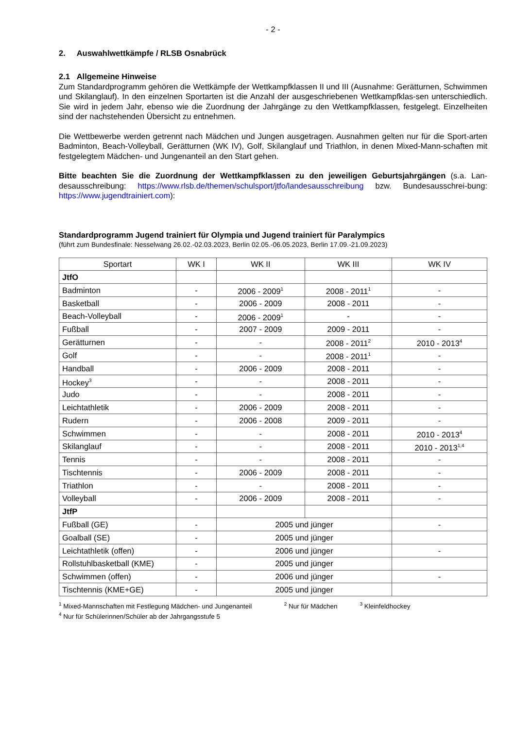- 2 -
2. Auswahlwettkämpfe / RLSB Osnabrück
2.1 Allgemeine Hinweise
Zum Standardprogramm gehören die Wettkämpfe der Wettkampfklassen II und III (Ausnahme: Gerätturnen, Schwimmen und Skilanglauf). In den einzelnen Sportarten ist die Anzahl der ausgeschriebenen Wettkampfklas-sen unterschiedlich. Sie wird in jedem Jahr, ebenso wie die Zuordnung der Jahrgänge zu den Wettkampfklassen, festgelegt. Einzelheiten sind der nachstehenden Übersicht zu entnehmen.
Die Wettbewerbe werden getrennt nach Mädchen und Jungen ausgetragen. Ausnahmen gelten nur für die Sport-arten Badminton, Beach-Volleyball, Gerätturnen (WK IV), Golf, Skilanglauf und Triathlon, in denen Mixed-Mann-schaften mit festgelegtem Mädchen- und Jungenanteil an den Start gehen.
Bitte beachten Sie die Zuordnung der Wettkampfklassen zu den jeweiligen Geburtsjahrgängen (s.a. Lan-desausschreibung: https://www.rlsb.de/themen/schulsport/jtfo/landesausschreibung bzw. Bundesausschrei-bung: https://www.jugendtrainiert.com):
Standardprogramm Jugend trainiert für Olympia und Jugend trainiert für Paralympics
(führt zum Bundesfinale: Nesselwang 26.02.-02.03.2023, Berlin 02.05.-06.05.2023, Berlin 17.09.-21.09.2023)
| Sportart | WK I | WK II | WK III | WK IV |
| --- | --- | --- | --- | --- |
| JtfO | | | | |
| Badminton | - | 2006 - 2009<sup>1</sup> | 2008 - 2011<sup>1</sup> | - |
| Basketball | - | 2006 - 2009 | 2008 - 2011 | - |
| Beach-Volleyball | - | 2006 - 2009<sup>1</sup> | - | - |
| Fußball | - | 2007 - 2009 | 2009 - 2011 | - |
| Gerätturnen | - | - | 2008 - 2011<sup>2</sup> | 2010 - 2013<sup>4</sup> |
| Golf | - | - | 2008 - 2011<sup>1</sup> | - |
| Handball | - | 2006 - 2009 | 2008 - 2011 | - |
| Hockey<sup>3</sup> | - | - | 2008 - 2011 | - |
| Judo | - | - | 2008 - 2011 | - |
| Leichtathletik | - | 2006 - 2009 | 2008 - 2011 | - |
| Rudern | - | 2006 - 2008 | 2009 - 2011 | - |
| Schwimmen | - | - | 2008 - 2011 | 2010 - 2013<sup>4</sup> |
| Skilanglauf | - | - | 2008 - 2011 | 2010 - 2013<sup>1,4</sup> |
| Tennis | - | - | 2008 - 2011 | - |
| Tischtennis | - | 2006 - 2009 | 2008 - 2011 | - |
| Triathlon | - | - | 2008 - 2011 | - |
| Volleyball | - | 2006 - 2009 | 2008 - 2011 | - |
| JtfP | | | | |
| Fußball (GE) | - | 2005 und jünger | | - |
| Goalball (SE) | - | 2005 und jünger | | |
| Leichtathletik (offen) | - | 2006 und jünger | | - |
| Rollstuhlbasketball (KME) | - | 2005 und jünger | | |
| Schwimmen (offen) | - | 2006 und jünger | | - |
| Tischtennis (KME+GE) | - | 2005 und jünger | | |
<sup>1</sup> Mixed-Mannschaften mit Festlegung Mädchen- und Jungenanteil <sup>2</sup> Nur für Mädchen <sup>3</sup> Kleinfeldhockey
<sup>4</sup> Nur für Schülerinnen/Schüler ab der Jahrgangsstufe 5